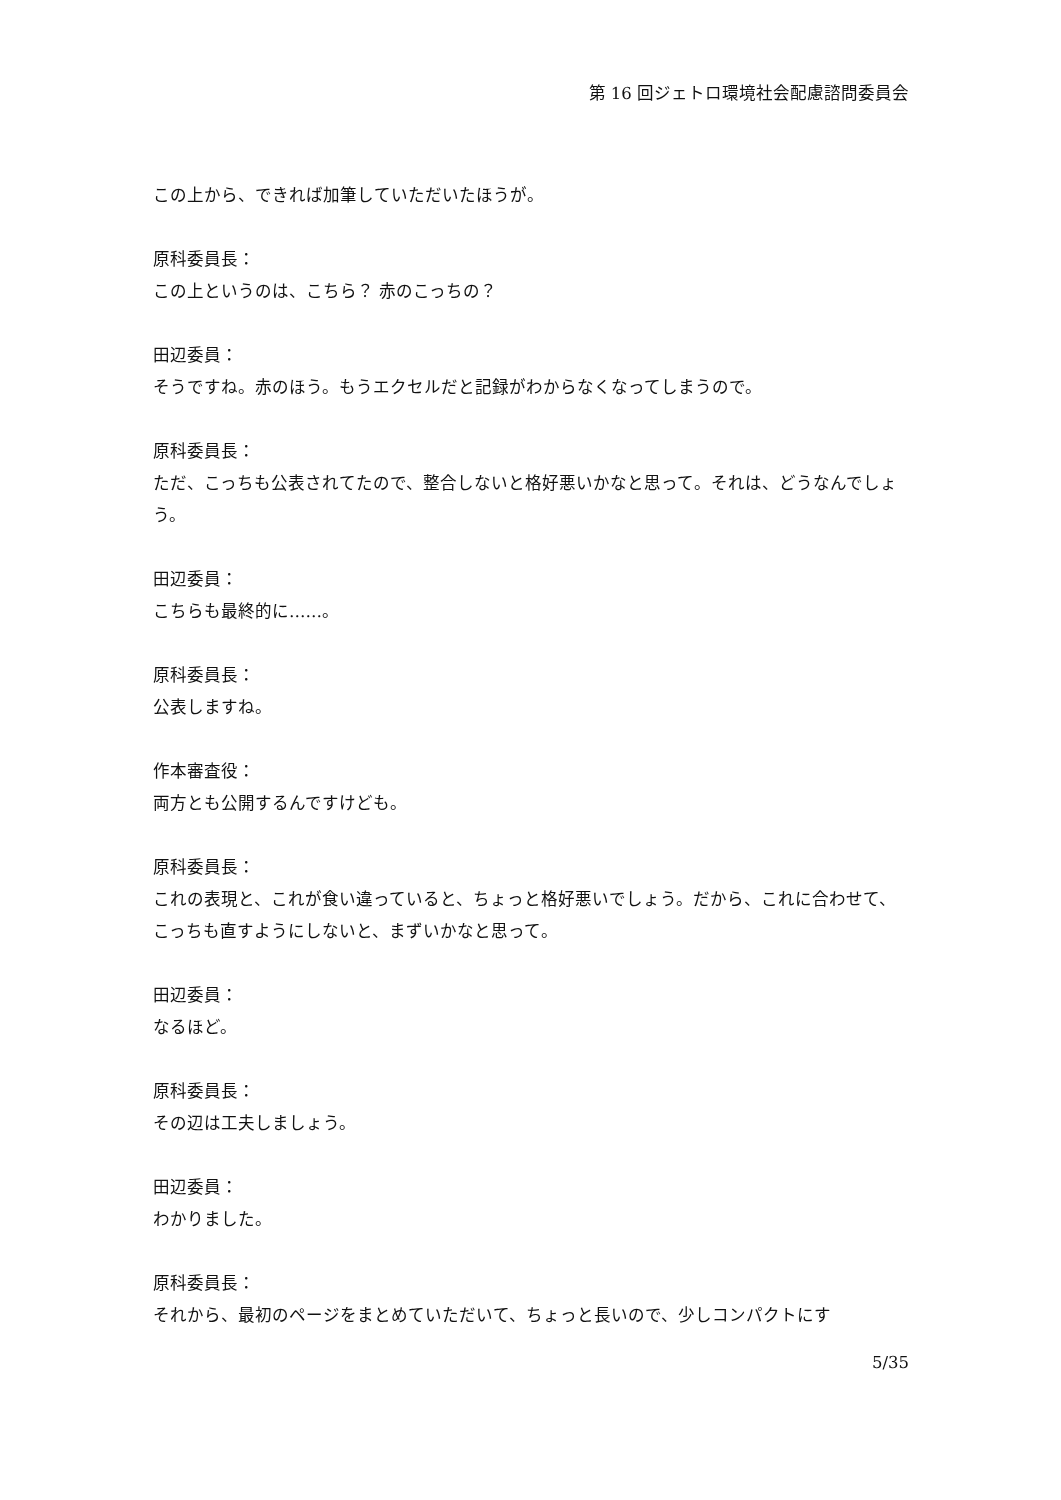第 16 回ジェトロ環境社会配慮諮問委員会
この上から、できれば加筆していただいたほうが。
原科委員長：
この上というのは、こちら？ 赤のこっちの？
田辺委員：
そうですね。赤のほう。もうエクセルだと記録がわからなくなってしまうので。
原科委員長：
ただ、こっちも公表されてたので、整合しないと格好悪いかなと思って。それは、どうなんでしょう。
田辺委員：
こちらも最終的に……。
原科委員長：
公表しますね。
作本審査役：
両方とも公開するんですけども。
原科委員長：
これの表現と、これが食い違っていると、ちょっと格好悪いでしょう。だから、これに合わせて、こっちも直すようにしないと、まずいかなと思って。
田辺委員：
なるほど。
原科委員長：
その辺は工夫しましょう。
田辺委員：
わかりました。
原科委員長：
それから、最初のページをまとめていただいて、ちょっと長いので、少しコンパクトにす
5/35